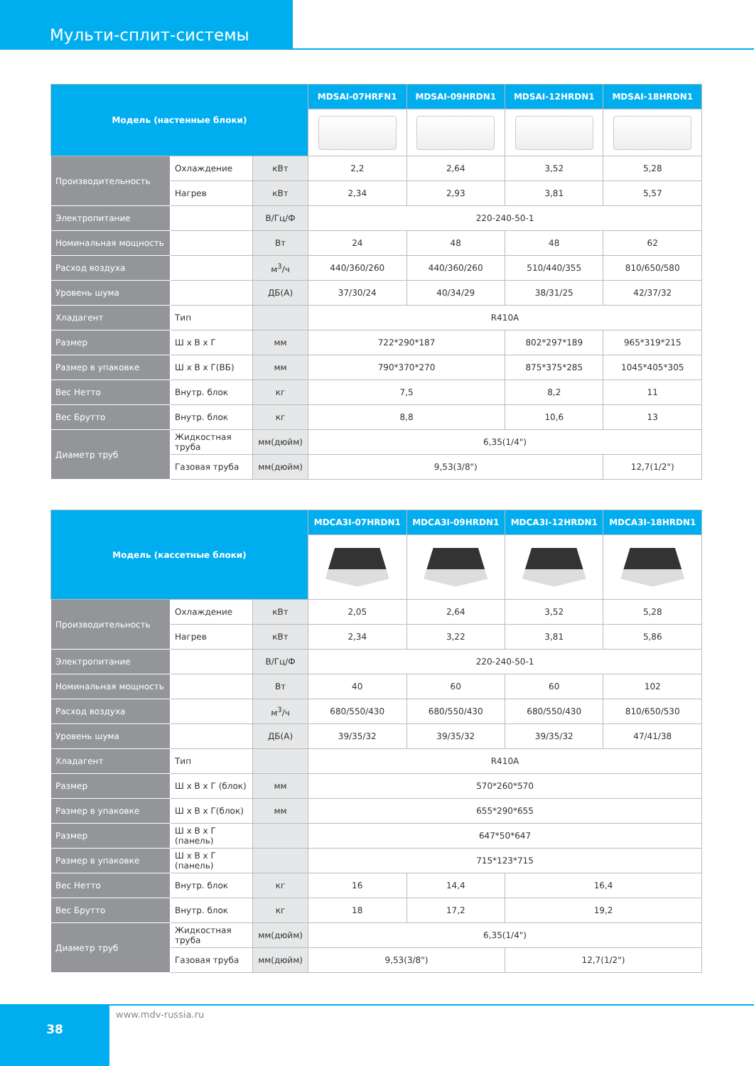Мульти-сплит-системы
| Модель (настенные блоки) | | | MDSAI-07HRFN1 | MDSAI-09HRDN1 | MDSAI-12HRDN1 | MDSAI-18HRDN1 |
| --- | --- | --- | --- | --- | --- | --- |
| Производительность | Охлаждение | кВт | 2,2 | 2,64 | 3,52 | 5,28 |
| | Нагрев | кВт | 2,34 | 2,93 | 3,81 | 5,57 |
| Электропитание | | В/Гц/Ф | 220-240-50-1 | | | |
| Номинальная мощность | | Вт | 24 | 48 | 48 | 62 |
| Расход воздуха | | м<sup>3</sup>/ч | 440/360/260 | 440/360/260 | 510/440/355 | 810/650/580 |
| Уровень шума | | ДБ(А) | 37/30/24 | 40/34/29 | 38/31/25 | 42/37/32 |
| Хладагент | Тип | | R410A | | | |
| Размер | Ш х В х Г | мм | 722*290*187 | | 802*297*189 | 965*319*215 |
| Размер в упаковке | Ш х В х Г(ВБ) | мм | 790*370*270 | | 875*375*285 | 1045*405*305 |
| Вес Нетто | Внутр. блок | кг | 7,5 | | 8,2 | 11 |
| Вес Брутто | Внутр. блок | кг | 8,8 | | 10,6 | 13 |
| Диаметр труб | Жидкостная труба | мм(дюйм) | 6,35(1/4") | | | |
| | Газовая труба | мм(дюйм) | 9,53(3/8") | | | 12,7(1/2") |
| Модель (кассетные блоки) | | | MDCA3I-07HRDN1 | MDCA3I-09HRDN1 | MDCA3I-12HRDN1 | MDCA3I-18HRDN1 |
| --- | --- | --- | --- | --- | --- | --- |
| Производительность | Охлаждение | кВт | 2,05 | 2,64 | 3,52 | 5,28 |
| | Нагрев | кВт | 2,34 | 3,22 | 3,81 | 5,86 |
| Электропитание | | В/Гц/Ф | 220-240-50-1 | | | |
| Номинальная мощность | | Вт | 40 | 60 | 60 | 102 |
| Расход воздуха | | м<sup>3</sup>/ч | 680/550/430 | 680/550/430 | 680/550/430 | 810/650/530 |
| Уровень шума | | ДБ(А) | 39/35/32 | 39/35/32 | 39/35/32 | 47/41/38 |
| Хладагент | Тип | | R410A | | | |
| Размер | Ш х В х Г (блок) | мм | 570*260*570 | | | |
| Размер в упаковке | Ш х В х Г(блок) | мм | 655*290*655 | | | |
| Размер | Ш х В х Г (панель) | | 647*50*647 | | | |
| Размер в упаковке | Ш х В х Г (панель) | | 715*123*715 | | | |
| Вес Нетто | Внутр. блок | кг | 16 | 14,4 | 16,4 | |
| Вес Брутто | Внутр. блок | кг | 18 | 17,2 | 19,2 | |
| Диаметр труб | Жидкостная труба | мм(дюйм) | 6,35(1/4") | | | |
| | Газовая труба | мм(дюйм) | 9,53(3/8") | | 12,7(1/2") | |
38 www.mdv-russia.ru